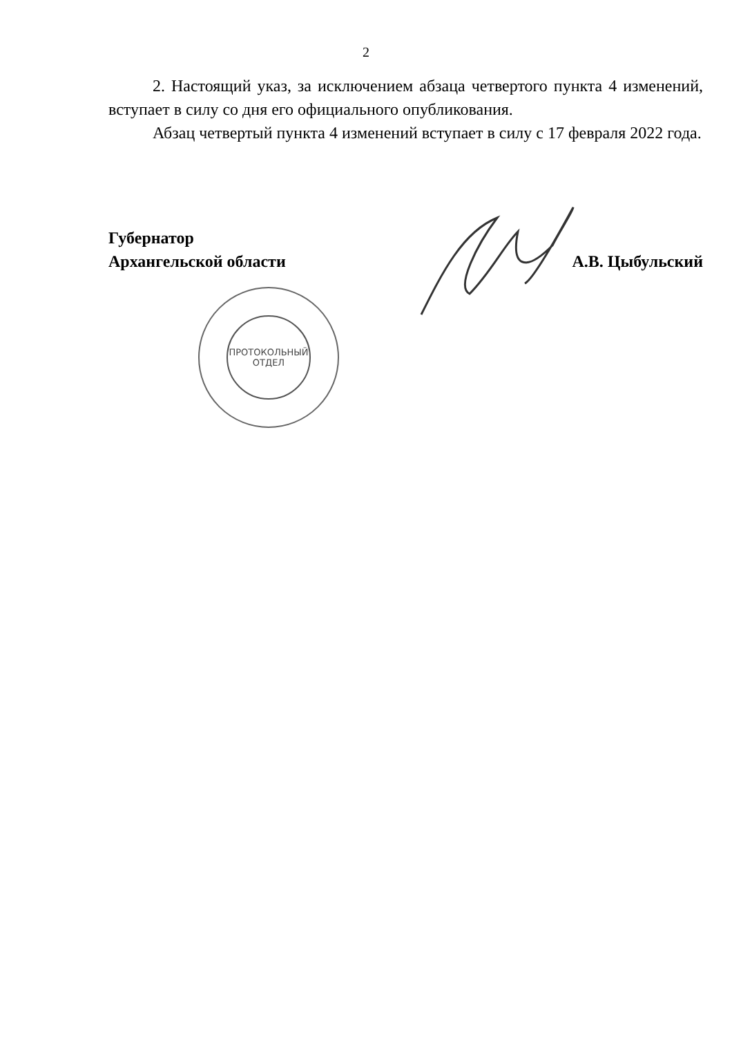2
2. Настоящий указ, за исключением абзаца четвертого пункта 4 изменений, вступает в силу со дня его официального опубликования.
Абзац четвертый пункта 4 изменений вступает в силу с 17 февраля 2022 года.
Губернатор
Архангельской области
А.В. Цыбульский
ПРОТОКОЛЬНЫЙ
ОТДЕЛ